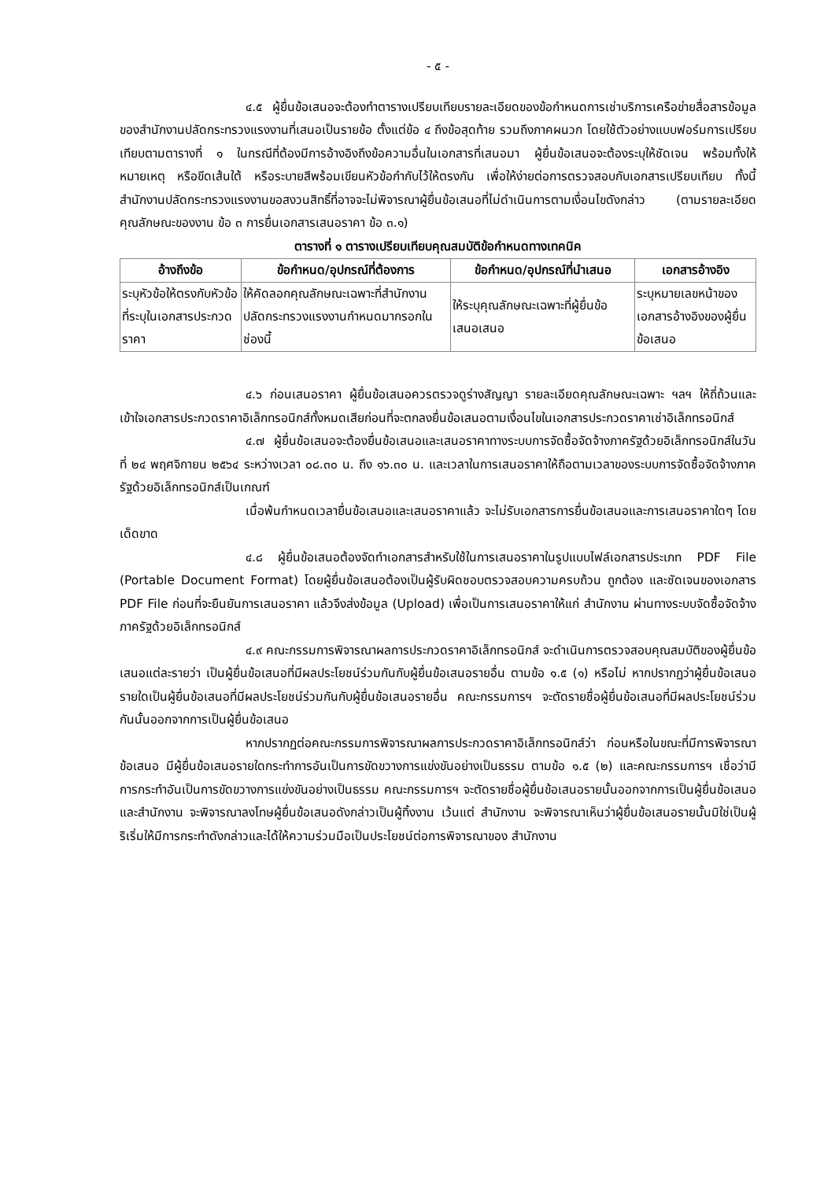- ๕ -
๔.๕ ผู้ยื่นข้อเสนอจะต้องทำตารางเปรียบเทียบรายละเอียดของข้อกำหนดการเช่าบริการเครือข่ายสื่อสารข้อมูลของสำนักงานปลัดกระทรวงแรงงานที่เสนอเป็นรายข้อ ตั้งแต่ข้อ ๔ ถึงข้อสุดท้าย รวมถึงภาคผนวก โดยใช้ตัวอย่างแบบฟอร์มการเปรียบเทียบตามตารางที่ ๑ ในกรณีที่ต้องมีการอ้างอิงถึงข้อความอื่นในเอกสารที่เสนอมา ผู้ยื่นข้อเสนอจะต้องระบุให้ชัดเจน พร้อมทั้งให้หมายเหตุ หรือขีดเส้นใต้ หรือระบายสีพร้อมเขียนหัวข้อกำกับไว้ให้ตรงกัน เพื่อให้ง่ายต่อการตรวจสอบกับเอกสารเปรียบเทียบ ทั้งนี้ สำนักงานปลัดกระทรวงแรงงานขอสงวนสิทธิ์ที่อาจจะไม่พิจารณาผู้ยื่นข้อเสนอที่ไม่ดำเนินการตามเงื่อนไขดังกล่าว (ตามรายละเอียดคุณลักษณะของงาน ข้อ ๓ การยื่นเอกสารเสนอราคา ข้อ ๓.๑)
ตารางที่ ๑ ตารางเปรียบเทียบคุณสมบัติข้อกำหนดทางเทคนิค
| อ้างถึงข้อ | ข้อกำหนด/อุปกรณ์ที่ต้องการ | ข้อกำหนด/อุปกรณ์ที่นำเสนอ | เอกสารอ้างอิง |
| --- | --- | --- | --- |
| ระบุหัวข้อให้ตรงกับหัวข้อที่ระบุในเอกสารประกวดราคา | ให้คัดลอกคุณลักษณะเฉพาะที่สำนักงานปลัดกระทรวงแรงงานกำหนดมากรอกในช่องนี้ | ให้ระบุคุณลักษณะเฉพาะที่ผู้ยื่นข้อเสนอเสนอ | ระบุหมายเลขหน้าของเอกสารอ้างอิงของผู้ยื่นข้อเสนอ |
๔.๖ ก่อนเสนอราคา ผู้ยื่นข้อเสนอควรตรวจดูร่างสัญญา รายละเอียดคุณลักษณะเฉพาะ ฯลฯ ให้ถี่ถ้วนและเข้าใจเอกสารประกวดราคาอิเล็กทรอนิกส์ทั้งหมดเสียก่อนที่จะตกลงยื่นข้อเสนอตามเงื่อนไขในเอกสารประกวดราคาเช่าอิเล็กทรอนิกส์
๔.๗ ผู้ยื่นข้อเสนอจะต้องยื่นข้อเสนอและเสนอราคาทางระบบการจัดซื้อจัดจ้างภาครัฐด้วยอิเล็กทรอนิกส์ในวันที่ ๒๔ พฤศจิกายน ๒๕๖๔ ระหว่างเวลา ๐๘.๓๐ น. ถึง ๑๖.๓๐ น. และเวลาในการเสนอราคาให้ถือตามเวลาของระบบการจัดซื้อจัดจ้างภาครัฐด้วยอิเล็กทรอนิกส์เป็นเกณฑ์
เมื่อพ้นกำหนดเวลายื่นข้อเสนอและเสนอราคาแล้ว จะไม่รับเอกสารการยื่นข้อเสนอและการเสนอราคาใดๆ โดยเด็ดขาด
๔.๘ ผู้ยื่นข้อเสนอต้องจัดทำเอกสารสำหรับใช้ในการเสนอราคาในรูปแบบไฟล์เอกสารประเภท PDF File (Portable Document Format) โดยผู้ยื่นข้อเสนอต้องเป็นผู้รับผิดชอบตรวจสอบความครบถ้วน ถูกต้อง และชัดเจนของเอกสาร PDF File ก่อนที่จะยืนยันการเสนอราคา แล้วจึงส่งข้อมูล (Upload) เพื่อเป็นการเสนอราคาให้แก่ สำนักงาน ผ่านทางระบบจัดซื้อจัดจ้างภาครัฐด้วยอิเล็กทรอนิกส์
๔.๙ คณะกรรมการพิจารณาผลการประกวดราคาอิเล็กทรอนิกส์ จะดำเนินการตรวจสอบคุณสมบัติของผู้ยื่นข้อเสนอแต่ละรายว่า เป็นผู้ยื่นข้อเสนอที่มีผลประโยชน์ร่วมกันกับผู้ยื่นข้อเสนอรายอื่น ตามข้อ ๑.๕ (๑) หรือไม่ หากปรากฏว่าผู้ยื่นข้อเสนอรายใดเป็นผู้ยื่นข้อเสนอที่มีผลประโยชน์ร่วมกันกับผู้ยื่นข้อเสนอรายอื่น คณะกรรมการฯ จะตัดรายชื่อผู้ยื่นข้อเสนอที่มีผลประโยชน์ร่วมกันนั้นออกจากการเป็นผู้ยื่นข้อเสนอ
หากปรากฏต่อคณะกรรมการพิจารณาผลการประกวดราคาอิเล็กทรอนิกส์ว่า ก่อนหรือในขณะที่มีการพิจารณาข้อเสนอ มีผู้ยื่นข้อเสนอรายใดกระทำการอันเป็นการขัดขวางการแข่งขันอย่างเป็นธรรม ตามข้อ ๑.๕ (๒) และคณะกรรมการฯ เชื่อว่ามีการกระทำอันเป็นการขัดขวางการแข่งขันอย่างเป็นธรรม คณะกรรมการฯ จะตัดรายชื่อผู้ยื่นข้อเสนอรายนั้นออกจากการเป็นผู้ยื่นข้อเสนอ และสำนักงาน จะพิจารณาลงโทษผู้ยื่นข้อเสนอดังกล่าวเป็นผู้ทิ้งงาน เว้นแต่ สำนักงาน จะพิจารณาเห็นว่าผู้ยื่นข้อเสนอรายนั้นมิใช่เป็นผู้ริเริ่มให้มีการกระทำดังกล่าวและได้ให้ความร่วมมือเป็นประโยชน์ต่อการพิจารณาของ สำนักงาน